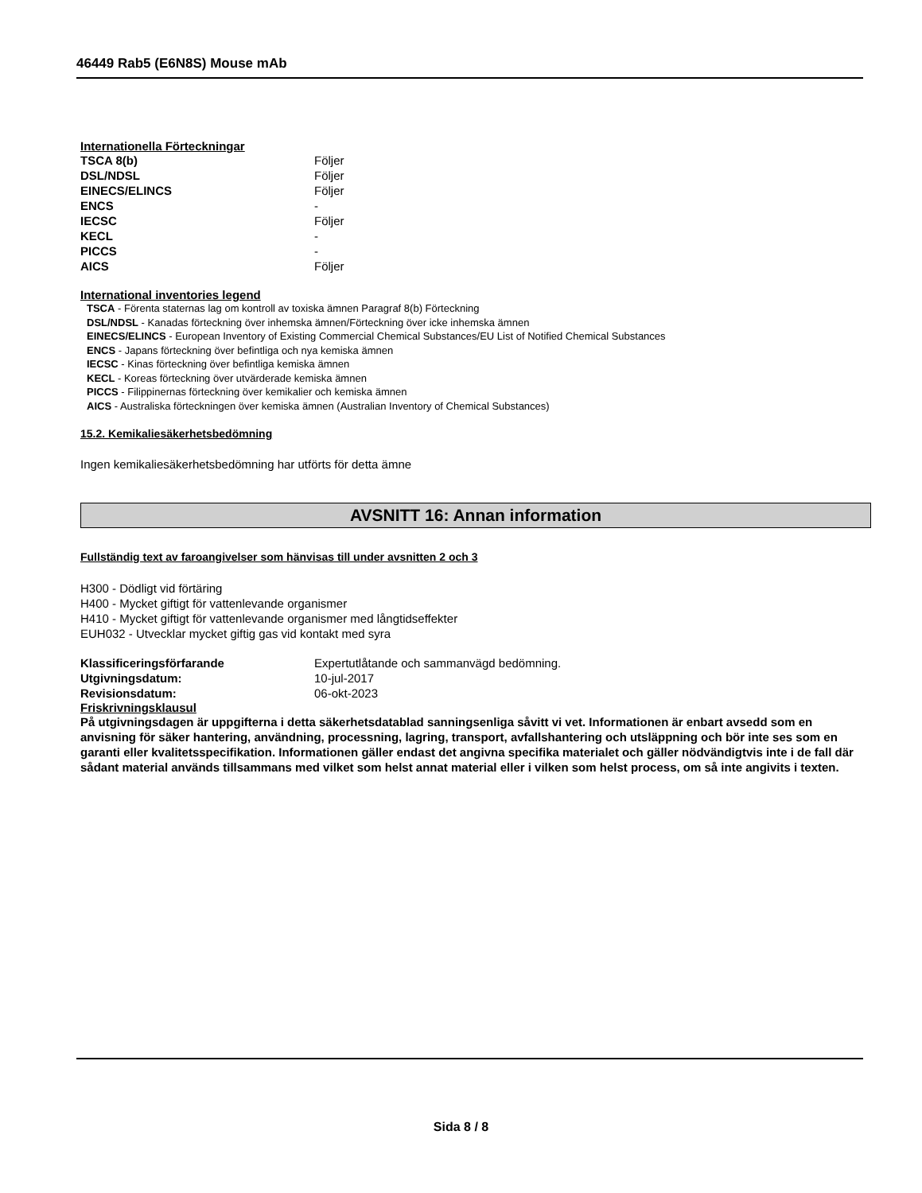46449 Rab5 (E6N8S) Mouse mAb
Internationella Förteckningar
| TSCA 8(b) | Följer |
| DSL/NDSL | Följer |
| EINECS/ELINCS | Följer |
| ENCS | - |
| IECSC | Följer |
| KECL | - |
| PICCS | - |
| AICS | Följer |
International inventories legend
TSCA - Förenta staternas lag om kontroll av toxiska ämnen Paragraf 8(b) Förteckning
DSL/NDSL - Kanadas förteckning över inhemska ämnen/Förteckning över icke inhemska ämnen
EINECS/ELINCS - European Inventory of Existing Commercial Chemical Substances/EU List of Notified Chemical Substances
ENCS - Japans förteckning över befintliga och nya kemiska ämnen
IECSC - Kinas förteckning över befintliga kemiska ämnen
KECL - Koreas förteckning över utvärderade kemiska ämnen
PICCS - Filippinernas förteckning över kemikalier och kemiska ämnen
AICS - Australiska förteckningen över kemiska ämnen (Australian Inventory of Chemical Substances)
15.2. Kemikaliesäkerhetsbedömning
Ingen kemikaliesäkerhetsbedömning har utförts för detta ämne
AVSNITT 16: Annan information
Fullständig text av faroangivelser som hänvisas till under avsnitten 2 och 3
H300 - Dödligt vid förtäring
H400 - Mycket giftigt för vattenlevande organismer
H410 - Mycket giftigt för vattenlevande organismer med långtidseffekter
EUH032 - Utvecklar mycket giftig gas vid kontakt med syra
| Klassificeringsförfarande | Expertutlåtande och sammanvägd bedömning. |
| Utgivningsdatum: | 10-jul-2017 |
| Revisionsdatum: | 06-okt-2023 |
Friskrivningsklausul
På utgivningsdagen är uppgifterna i detta säkerhetsdatablad sanningsenliga såvitt vi vet. Informationen är enbart avsedd som en anvisning för säker hantering, användning, processning, lagring, transport, avfallshantering och utsläppning och bör inte ses som en garanti eller kvalitetsspecifikation. Informationen gäller endast det angivna specifika materialet och gäller nödvändigtvis inte i de fall där sådant material används tillsammans med vilket som helst annat material eller i vilken som helst process, om så inte angivits i texten.
Sida 8 / 8